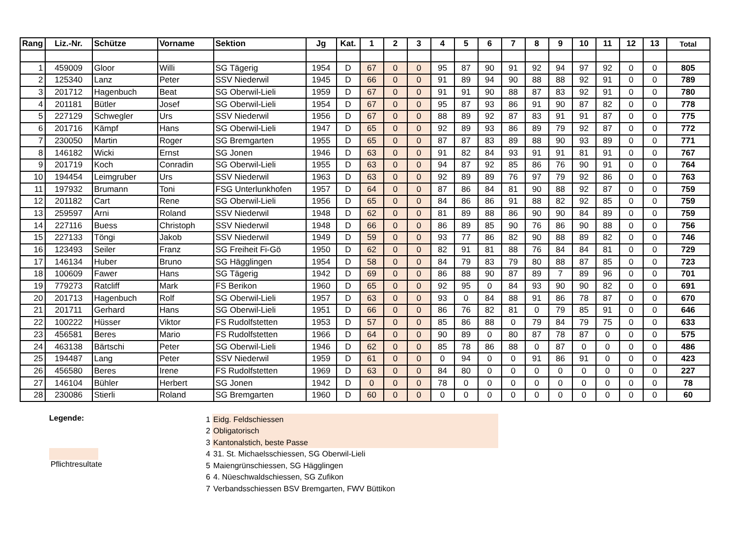| Rang | Liz.-Nr. | Schütze | Vorname | Sektion | Jg | Kat. | 1 | 2 | 3 | 4 | 5 | 6 | 7 | 8 | 9 | 10 | 11 | 12 | 13 | Total |
| --- | --- | --- | --- | --- | --- | --- | --- | --- | --- | --- | --- | --- | --- | --- | --- | --- | --- | --- | --- | --- |
| 1 | 459009 | Gloor | Willi | SG Tägerig | 1954 | D | 67 | 0 | 0 | 95 | 87 | 90 | 91 | 92 | 94 | 97 | 92 | 0 | 0 | 805 |
| 2 | 125340 | Lanz | Peter | SSV Niederwil | 1945 | D | 66 | 0 | 0 | 91 | 89 | 94 | 90 | 88 | 88 | 92 | 91 | 0 | 0 | 789 |
| 3 | 201712 | Hagenbuch | Beat | SG Oberwil-Lieli | 1959 | D | 67 | 0 | 0 | 91 | 91 | 90 | 88 | 87 | 83 | 92 | 91 | 0 | 0 | 780 |
| 4 | 201181 | Bütler | Josef | SG Oberwil-Lieli | 1954 | D | 67 | 0 | 0 | 95 | 87 | 93 | 86 | 91 | 90 | 87 | 82 | 0 | 0 | 778 |
| 5 | 227129 | Schwegler | Urs | SSV Niederwil | 1956 | D | 67 | 0 | 0 | 88 | 89 | 92 | 87 | 83 | 91 | 91 | 87 | 0 | 0 | 775 |
| 6 | 201716 | Kämpf | Hans | SG Oberwil-Lieli | 1947 | D | 65 | 0 | 0 | 92 | 89 | 93 | 86 | 89 | 79 | 92 | 87 | 0 | 0 | 772 |
| 7 | 230050 | Martin | Roger | SG Bremgarten | 1955 | D | 65 | 0 | 0 | 87 | 87 | 83 | 89 | 88 | 90 | 93 | 89 | 0 | 0 | 771 |
| 8 | 146182 | Wicki | Ernst | SG Jonen | 1946 | D | 63 | 0 | 0 | 91 | 82 | 84 | 93 | 91 | 91 | 81 | 91 | 0 | 0 | 767 |
| 9 | 201719 | Koch | Conradin | SG Oberwil-Lieli | 1955 | D | 63 | 0 | 0 | 94 | 87 | 92 | 85 | 86 | 76 | 90 | 91 | 0 | 0 | 764 |
| 10 | 194454 | Leimgruber | Urs | SSV Niederwil | 1963 | D | 63 | 0 | 0 | 92 | 89 | 89 | 76 | 97 | 79 | 92 | 86 | 0 | 0 | 763 |
| 11 | 197932 | Brumann | Toni | FSG Unterlunkhofen | 1957 | D | 64 | 0 | 0 | 87 | 86 | 84 | 81 | 90 | 88 | 92 | 87 | 0 | 0 | 759 |
| 12 | 201182 | Cart | Rene | SG Oberwil-Lieli | 1956 | D | 65 | 0 | 0 | 84 | 86 | 86 | 91 | 88 | 82 | 92 | 85 | 0 | 0 | 759 |
| 13 | 259597 | Arni | Roland | SSV Niederwil | 1948 | D | 62 | 0 | 0 | 81 | 89 | 88 | 86 | 90 | 90 | 84 | 89 | 0 | 0 | 759 |
| 14 | 227116 | Buess | Christoph | SSV Niederwil | 1948 | D | 66 | 0 | 0 | 86 | 89 | 85 | 90 | 76 | 86 | 90 | 88 | 0 | 0 | 756 |
| 15 | 227133 | Töngi | Jakob | SSV Niederwil | 1949 | D | 59 | 0 | 0 | 93 | 77 | 86 | 82 | 90 | 88 | 89 | 82 | 0 | 0 | 746 |
| 16 | 123493 | Seiler | Franz | SG Freiheit Fi-Gö | 1950 | D | 62 | 0 | 0 | 82 | 91 | 81 | 88 | 76 | 84 | 84 | 81 | 0 | 0 | 729 |
| 17 | 146134 | Huber | Bruno | SG Hägglingen | 1954 | D | 58 | 0 | 0 | 84 | 79 | 83 | 79 | 80 | 88 | 87 | 85 | 0 | 0 | 723 |
| 18 | 100609 | Fawer | Hans | SG Tägerig | 1942 | D | 69 | 0 | 0 | 86 | 88 | 90 | 87 | 89 | 7 | 89 | 96 | 0 | 0 | 701 |
| 19 | 779273 | Ratcliff | Mark | FS Berikon | 1960 | D | 65 | 0 | 0 | 92 | 95 | 0 | 84 | 93 | 90 | 90 | 82 | 0 | 0 | 691 |
| 20 | 201713 | Hagenbuch | Rolf | SG Oberwil-Lieli | 1957 | D | 63 | 0 | 0 | 93 | 0 | 84 | 88 | 91 | 86 | 78 | 87 | 0 | 0 | 670 |
| 21 | 201711 | Gerhard | Hans | SG Oberwil-Lieli | 1951 | D | 66 | 0 | 0 | 86 | 76 | 82 | 81 | 0 | 79 | 85 | 91 | 0 | 0 | 646 |
| 22 | 100222 | Hüsser | Viktor | FS Rudolfstetten | 1953 | D | 57 | 0 | 0 | 85 | 86 | 88 | 0 | 79 | 84 | 79 | 75 | 0 | 0 | 633 |
| 23 | 456581 | Beres | Mario | FS Rudolfstetten | 1966 | D | 64 | 0 | 0 | 90 | 89 | 0 | 80 | 87 | 78 | 87 | 0 | 0 | 0 | 575 |
| 24 | 463138 | Bärtschi | Peter | SG Oberwil-Lieli | 1946 | D | 62 | 0 | 0 | 85 | 78 | 86 | 88 | 0 | 87 | 0 | 0 | 0 | 0 | 486 |
| 25 | 194487 | Lang | Peter | SSV Niederwil | 1959 | D | 61 | 0 | 0 | 0 | 94 | 0 | 0 | 91 | 86 | 91 | 0 | 0 | 0 | 423 |
| 26 | 456580 | Beres | Irene | FS Rudolfstetten | 1969 | D | 63 | 0 | 0 | 84 | 80 | 0 | 0 | 0 | 0 | 0 | 0 | 0 | 0 | 227 |
| 27 | 146104 | Bühler | Herbert | SG Jonen | 1942 | D | 0 | 0 | 0 | 78 | 0 | 0 | 0 | 0 | 0 | 0 | 0 | 0 | 0 | 78 |
| 28 | 230086 | Stierli | Roland | SG Bremgarten | 1960 | D | 60 | 0 | 0 | 0 | 0 | 0 | 0 | 0 | 0 | 0 | 0 | 0 | 0 | 60 |
Legende:
Pflichtresultate
1 Eidg. Feldschiessen
2 Obligatorisch
3 Kantonalstich, beste Passe
4 31. St. Michaelsschiessen, SG Oberwil-Lieli
5 Maiengrünschiessen, SG Hägglingen
6 4. Nüeschwaldschiessen, SG Zufikon
7 Verbandsschiessen BSV Bremgarten, FWV Büttikon